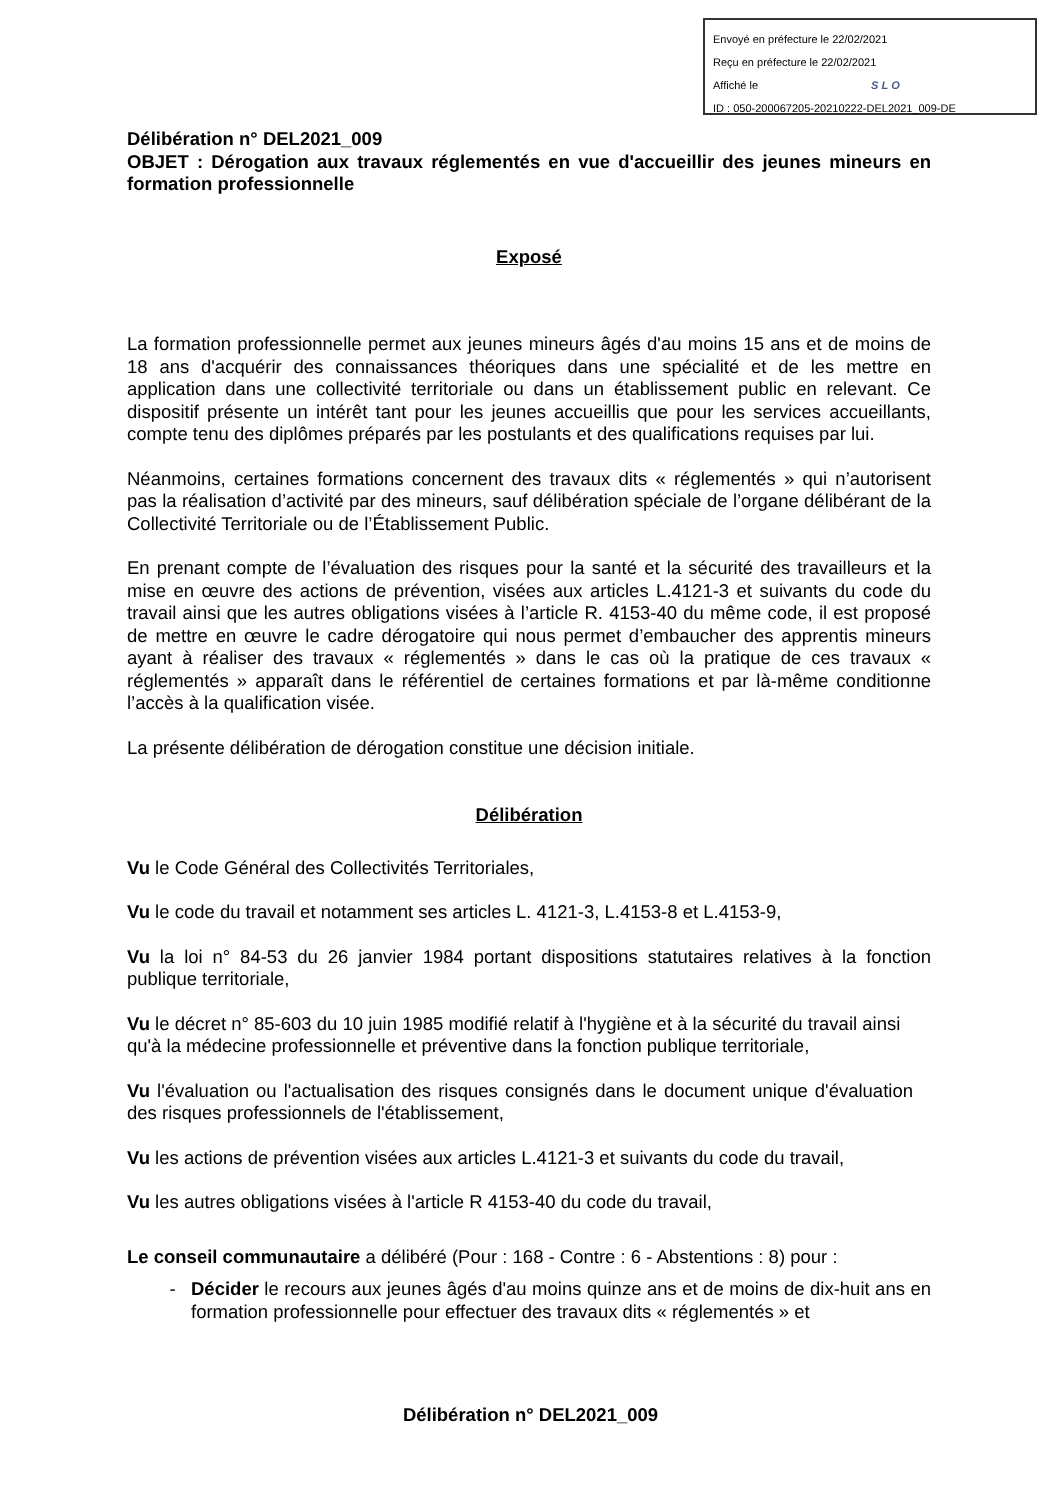Envoyé en préfecture le 22/02/2021
Reçu en préfecture le 22/02/2021
Affiché le SLO
ID : 050-200067205-20210222-DEL2021_009-DE
Délibération n° DEL2021_009
OBJET : Dérogation aux travaux réglementés en vue d'accueillir des jeunes mineurs en formation professionnelle
Exposé
La formation professionnelle permet aux jeunes mineurs âgés d'au moins 15 ans et de moins de 18 ans d'acquérir des connaissances théoriques dans une spécialité et de les mettre en application dans une collectivité territoriale ou dans un établissement public en relevant. Ce dispositif présente un intérêt tant pour les jeunes accueillis que pour les services accueillants, compte tenu des diplômes préparés par les postulants et des qualifications requises par lui.
Néanmoins, certaines formations concernent des travaux dits « réglementés » qui n’autorisent pas la réalisation d’activité par des mineurs, sauf délibération spéciale de l’organe délibérant de la Collectivité Territoriale ou de l’Établissement Public.
En prenant compte de l’évaluation des risques pour la santé et la sécurité des travailleurs et la mise en œuvre des actions de prévention, visées aux articles L.4121-3 et suivants du code du travail ainsi que les autres obligations visées à l’article R. 4153-40 du même code, il est proposé de mettre en œuvre le cadre dérogatoire qui nous permet d’embaucher des apprentis mineurs ayant à réaliser des travaux « réglementés » dans le cas où la pratique de ces travaux « réglementés » apparaît dans le référentiel de certaines formations et par là-même conditionne l’accès à la qualification visée.
La présente délibération de dérogation constitue une décision initiale.
Délibération
Vu le Code Général des Collectivités Territoriales,
Vu le code du travail et notamment ses articles L. 4121-3, L.4153-8 et L.4153-9,
Vu la loi n° 84-53 du 26 janvier 1984 portant dispositions statutaires relatives à la fonction publique territoriale,
Vu le décret n° 85-603 du 10 juin 1985 modifié relatif à l'hygiène et à la sécurité du travail ainsi qu'à la médecine professionnelle et préventive dans la fonction publique territoriale,
Vu l'évaluation ou l'actualisation des risques consignés dans le document unique d'évaluation des risques professionnels de l'établissement,
Vu les actions de prévention visées aux articles L.4121-3 et suivants du code du travail,
Vu les autres obligations visées à l'article R 4153-40 du code du travail,
Le conseil communautaire a délibéré (Pour : 168 - Contre : 6 - Abstentions : 8) pour :
Décider le recours aux jeunes âgés d'au moins quinze ans et de moins de dix-huit ans en formation professionnelle pour effectuer des travaux dits « réglementés » et
Délibération n° DEL2021_009